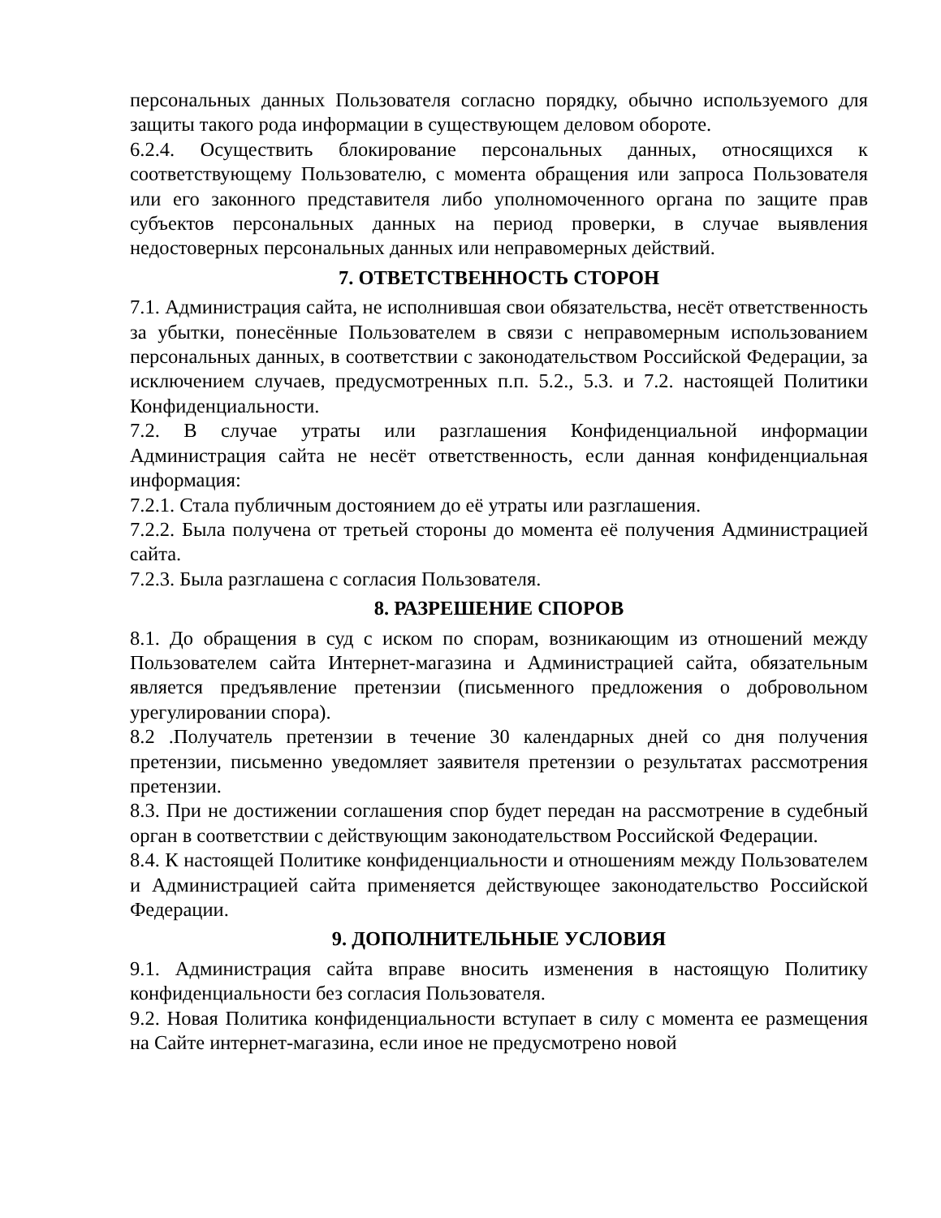персональных данных Пользователя согласно порядку, обычно используемого для защиты такого рода информации в существующем деловом обороте.
6.2.4. Осуществить блокирование персональных данных, относящихся к соответствующему Пользователю, с момента обращения или запроса Пользователя или его законного представителя либо уполномоченного органа по защите прав субъектов персональных данных на период проверки, в случае выявления недостоверных персональных данных или неправомерных действий.
7. ОТВЕТСТВЕННОСТЬ СТОРОН
7.1. Администрация сайта, не исполнившая свои обязательства, несёт ответственность за убытки, понесённые Пользователем в связи с неправомерным использованием персональных данных, в соответствии с законодательством Российской Федерации, за исключением случаев, предусмотренных п.п. 5.2., 5.3. и 7.2. настоящей Политики Конфиденциальности.
7.2. В случае утраты или разглашения Конфиденциальной информации Администрация сайта не несёт ответственность, если данная конфиденциальная информация:
7.2.1. Стала публичным достоянием до её утраты или разглашения.
7.2.2. Была получена от третьей стороны до момента её получения Администрацией сайта.
7.2.3. Была разглашена с согласия Пользователя.
8. РАЗРЕШЕНИЕ СПОРОВ
8.1. До обращения в суд с иском по спорам, возникающим из отношений между Пользователем сайта Интернет-магазина и Администрацией сайта, обязательным является предъявление претензии (письменного предложения о добровольном урегулировании спора).
8.2 .Получатель претензии в течение 30 календарных дней со дня получения претензии, письменно уведомляет заявителя претензии о результатах рассмотрения претензии.
8.3. При не достижении соглашения спор будет передан на рассмотрение в судебный орган в соответствии с действующим законодательством Российской Федерации.
8.4. К настоящей Политике конфиденциальности и отношениям между Пользователем и Администрацией сайта применяется действующее законодательство Российской Федерации.
9. ДОПОЛНИТЕЛЬНЫЕ УСЛОВИЯ
9.1. Администрация сайта вправе вносить изменения в настоящую Политику конфиденциальности без согласия Пользователя.
9.2. Новая Политика конфиденциальности вступает в силу с момента ее размещения на Сайте интернет-магазина, если иное не предусмотрено новой